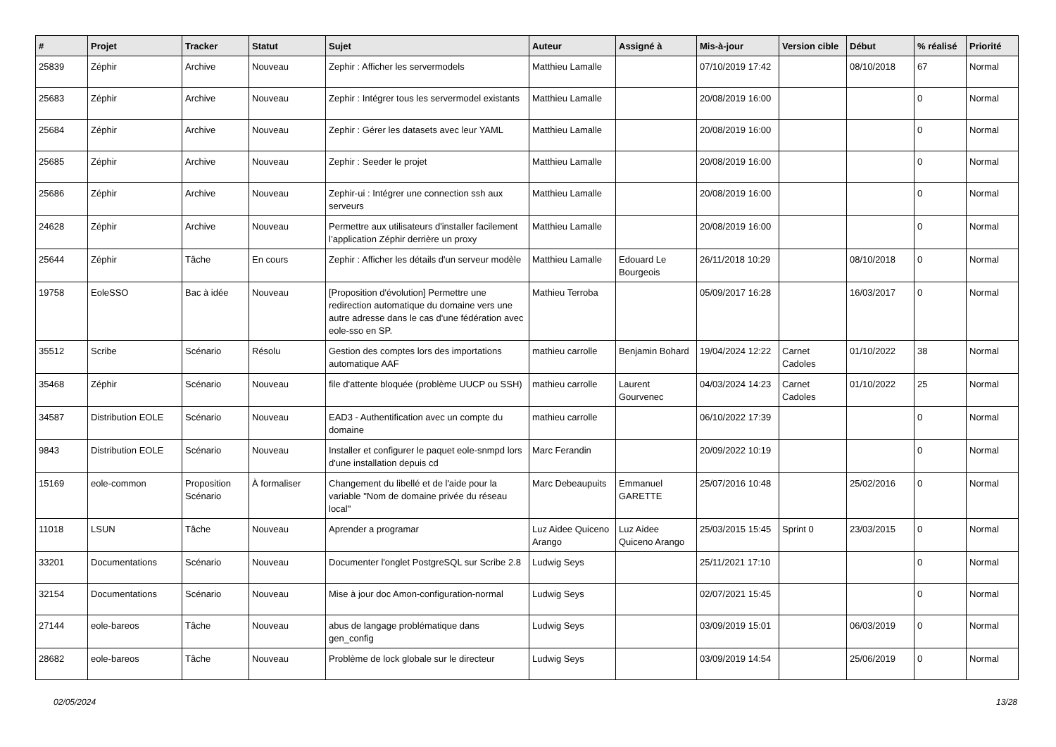| # | Projet | Tracker | Statut | Sujet | Auteur | Assigné à | Mis-à-jour | Version cible | Début | % réalisé | Priorité |
| --- | --- | --- | --- | --- | --- | --- | --- | --- | --- | --- | --- |
| 25839 | Zéphir | Archive | Nouveau | Zephir : Afficher les servermodels | Matthieu Lamalle | | 07/10/2019 17:42 | | 08/10/2018 | 67 | Normal |
| 25683 | Zéphir | Archive | Nouveau | Zephir : Intégrer tous les servermodel existants | Matthieu Lamalle | | 20/08/2019 16:00 | | | 0 | Normal |
| 25684 | Zéphir | Archive | Nouveau | Zephir : Gérer les datasets avec leur YAML | Matthieu Lamalle | | 20/08/2019 16:00 | | | 0 | Normal |
| 25685 | Zéphir | Archive | Nouveau | Zephir : Seeder le projet | Matthieu Lamalle | | 20/08/2019 16:00 | | | 0 | Normal |
| 25686 | Zéphir | Archive | Nouveau | Zephir-ui : Intégrer une connection ssh aux serveurs | Matthieu Lamalle | | 20/08/2019 16:00 | | | 0 | Normal |
| 24628 | Zéphir | Archive | Nouveau | Permettre aux utilisateurs d'installer facilement l’application Zéphir derrière un proxy | Matthieu Lamalle | | 20/08/2019 16:00 | | | 0 | Normal |
| 25644 | Zéphir | Tâche | En cours | Zephir : Afficher les détails d'un serveur modèle | Matthieu Lamalle | Edouard Le Bourgeois | 26/11/2018 10:29 | | 08/10/2018 | 0 | Normal |
| 19758 | EoleSSO | Bac à idée | Nouveau | [Proposition d'évolution] Permettre une redirection automatique du domaine vers une autre adresse dans le cas d'une fédération avec eole-sso en SP. | Mathieu Terroba | | 05/09/2017 16:28 | | 16/03/2017 | 0 | Normal |
| 35512 | Scribe | Scénario | Résolu | Gestion des comptes lors des importations automatique AAF | mathieu carrolle | Benjamin Bohard | 19/04/2024 12:22 | Carnet Cadoles | 01/10/2022 | 38 | Normal |
| 35468 | Zéphir | Scénario | Nouveau | file d'attente bloquée (problème UUCP ou SSH) | mathieu carrolle | Laurent Gourvenec | 04/03/2024 14:23 | Carnet Cadoles | 01/10/2022 | 25 | Normal |
| 34587 | Distribution EOLE | Scénario | Nouveau | EAD3 - Authentification avec un compte du domaine | mathieu carrolle | | 06/10/2022 17:39 | | | 0 | Normal |
| 9843 | Distribution EOLE | Scénario | Nouveau | Installer et configurer le paquet eole-snmpd lors d'une installation depuis cd | Marc Ferandin | | 20/09/2022 10:19 | | | 0 | Normal |
| 15169 | eole-common | Proposition Scénario | À formaliser | Changement du libellé et de l'aide pour la variable "Nom de domaine privée du réseau local" | Marc Debeaupuits | Emmanuel GARETTE | 25/07/2016 10:48 | | 25/02/2016 | 0 | Normal |
| 11018 | LSUN | Tâche | Nouveau | Aprender a programar | Luz Aidee Quiceno Arango | Luz Aidee Quiceno Arango | 25/03/2015 15:45 | Sprint 0 | 23/03/2015 | 0 | Normal |
| 33201 | Documentations | Scénario | Nouveau | Documenter l'onglet PostgreSQL sur Scribe 2.8 | Ludwig Seys | | 25/11/2021 17:10 | | | 0 | Normal |
| 32154 | Documentations | Scénario | Nouveau | Mise à jour doc Amon-configuration-normal | Ludwig Seys | | 02/07/2021 15:45 | | | 0 | Normal |
| 27144 | eole-bareos | Tâche | Nouveau | abus de langage problématique dans gen_config | Ludwig Seys | | 03/09/2019 15:01 | | 06/03/2019 | 0 | Normal |
| 28682 | eole-bareos | Tâche | Nouveau | Problème de lock globale sur le directeur | Ludwig Seys | | 03/09/2019 14:54 | | 25/06/2019 | 0 | Normal |
02/05/2024 13/28